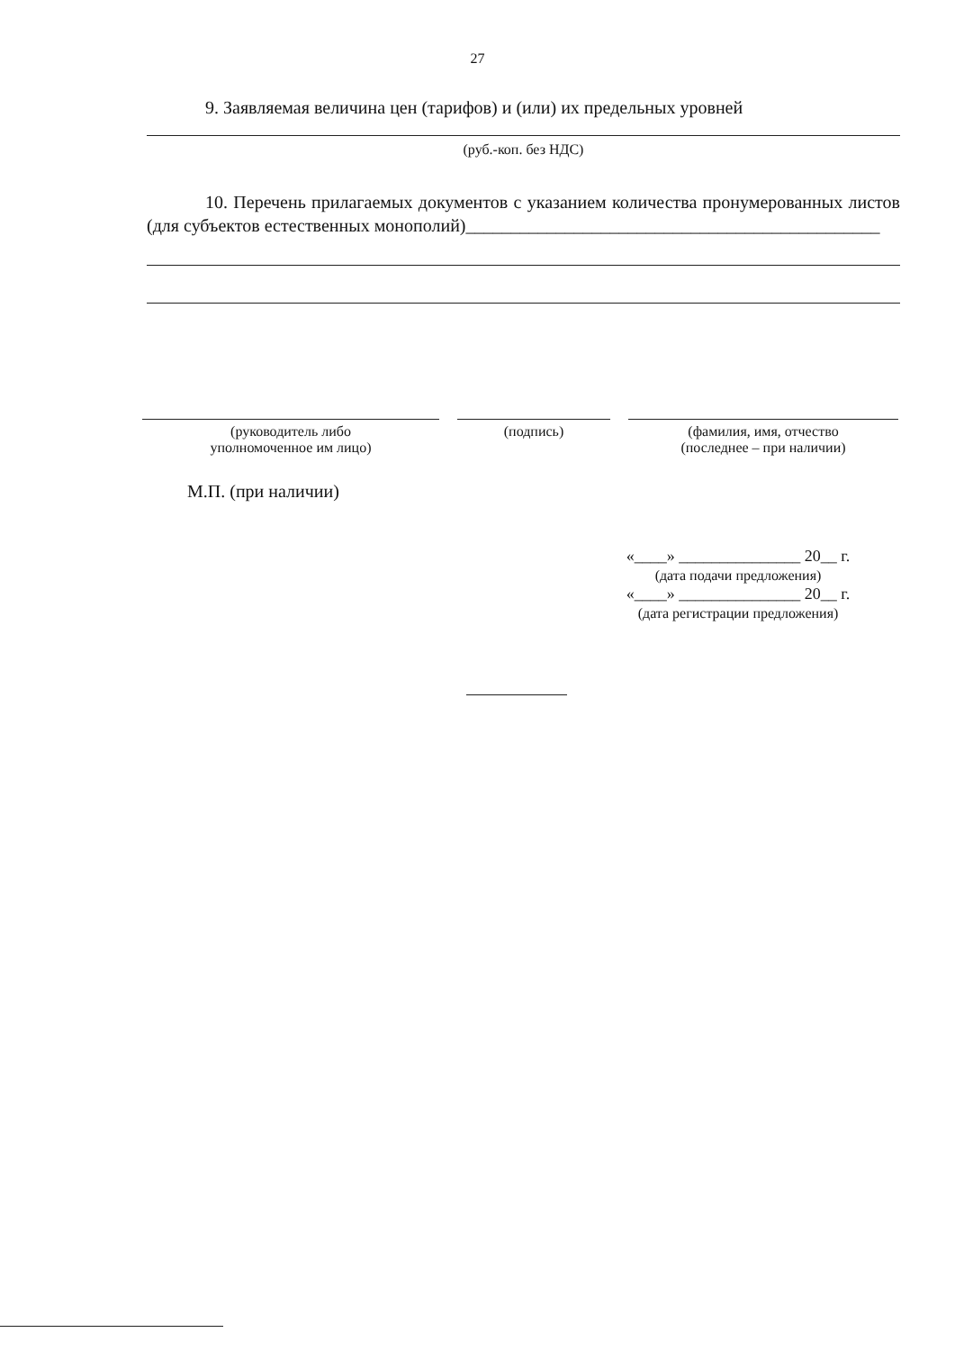27
9. Заявляемая величина цен (тарифов) и (или) их предельных уровней
(руб.-коп. без НДС)
10. Перечень прилагаемых документов с указанием количества пронумерованных листов (для субъектов естественных монополий)______________________________________________
(руководитель либо
уполномоченное им лицо)
(подпись) (фамилия, имя, отчество
(последнее – при наличии)
М.П. (при наличии)
«____» _______________ 20__ г.
(дата подачи предложения)
«____» _______________ 20__ г.
(дата регистрации предложения)